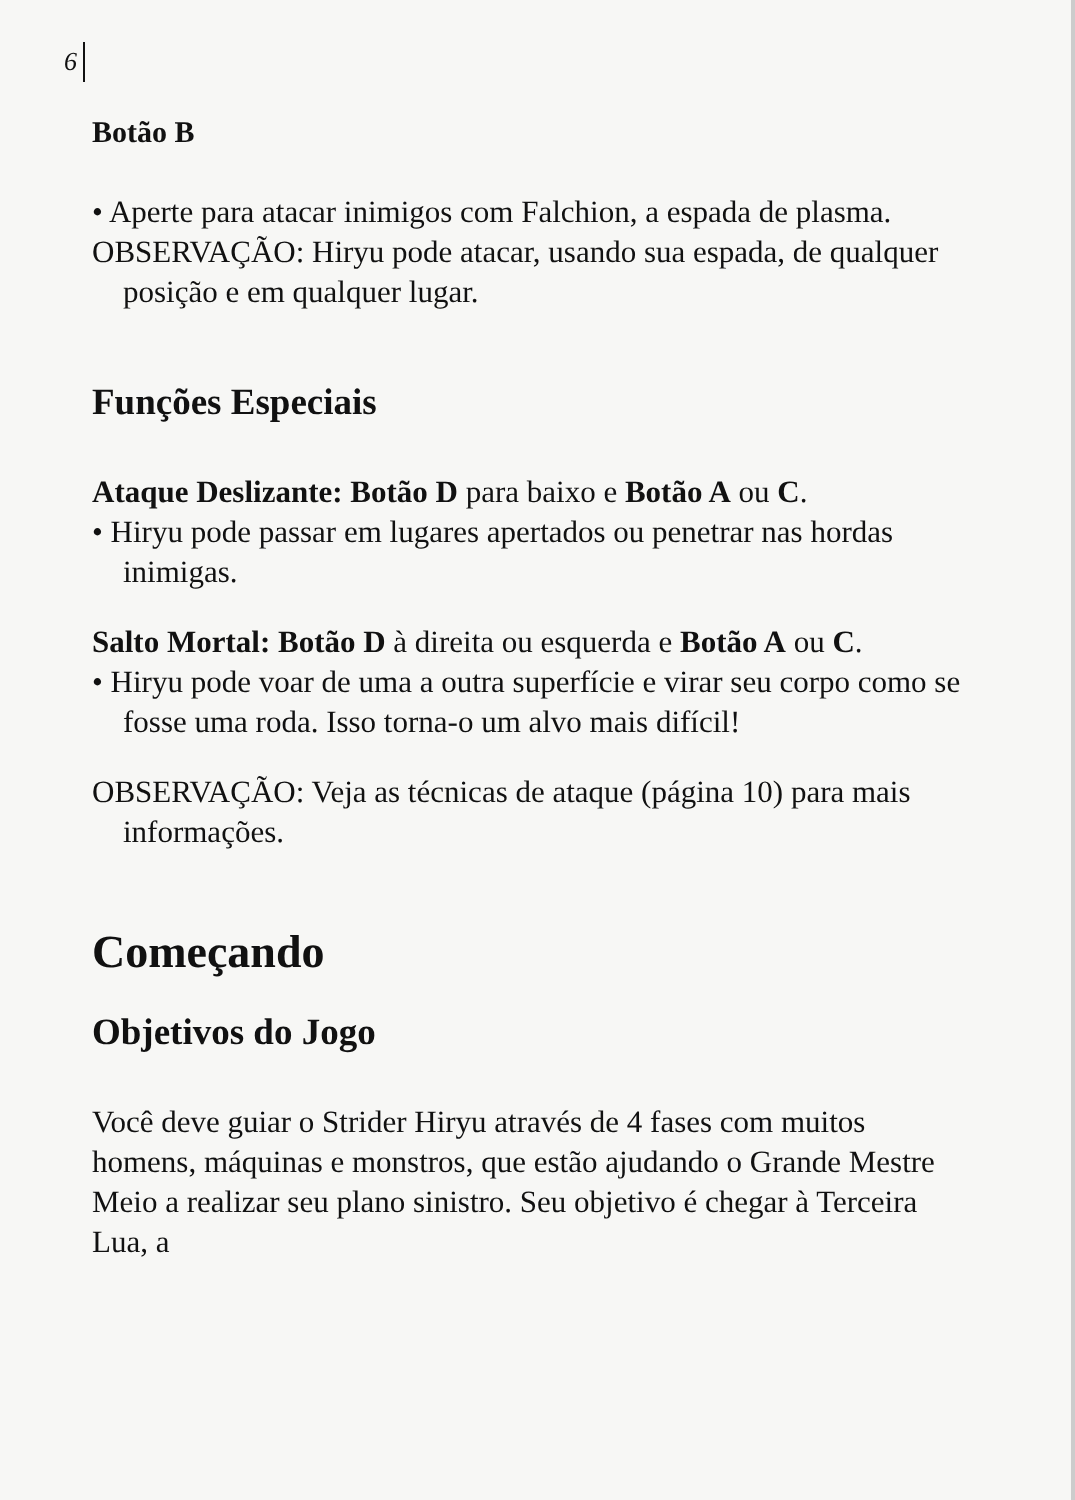6
Botão B
• Aperte para atacar inimigos com Falchion, a espada de plasma.
OBSERVAÇÃO: Hiryu pode atacar, usando sua espada, de qualquer posição e em qualquer lugar.
Funções Especiais
Ataque Deslizante: Botão D para baixo e Botão A ou C.
• Hiryu pode passar em lugares apertados ou penetrar nas hordas inimigas.
Salto Mortal: Botão D à direita ou esquerda e Botão A ou C.
• Hiryu pode voar de uma a outra superfície e virar seu corpo como se fosse uma roda. Isso torna-o um alvo mais difícil!
OBSERVAÇÃO: Veja as técnicas de ataque (página 10) para mais informações.
Começando
Objetivos do Jogo
Você deve guiar o Strider Hiryu através de 4 fases com muitos homens, máquinas e monstros, que estão ajudando o Grande Mestre Meio a realizar seu plano sinistro. Seu objetivo é chegar à Terceira Lua, a